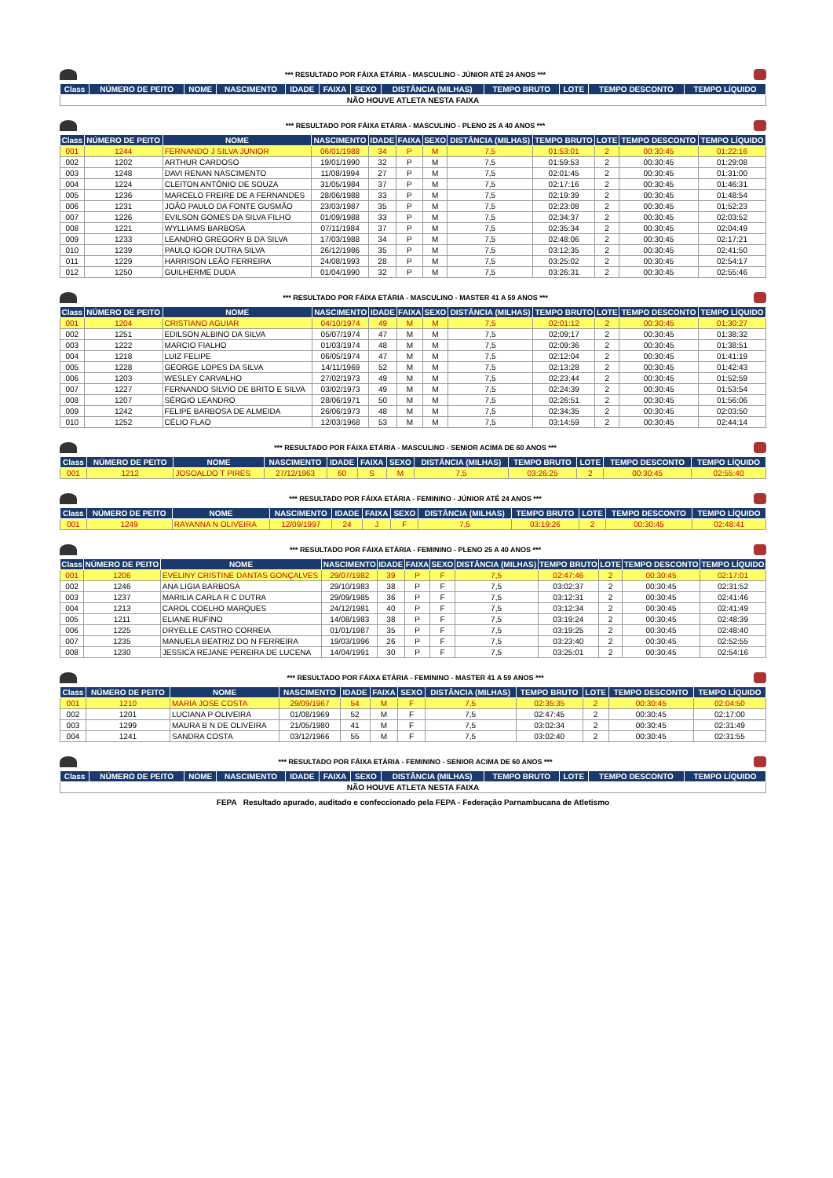*** RESULTADO POR FÁIXA ETÁRIA - MASCULINO - JÚNIOR ATÉ 24 ANOS ***
| Class | NÚMERO DE PEITO | NOME | NASCIMENTO | IDADE | FAIXA | SEXO | DISTÂNCIA (MILHAS) | TEMPO BRUTO | LOTE | TEMPO DESCONTO | TEMPO LÍQUIDO |
| --- | --- | --- | --- | --- | --- | --- | --- | --- | --- | --- | --- |
| NÃO HOUVE ATLETA NESTA FAIXA | | | | | | | | | | | |
*** RESULTADO POR FÁIXA ETÁRIA - MASCULINO - PLENO 25 A 40 ANOS ***
| Class | NÚMERO DE PEITO | NOME | NASCIMENTO | IDADE | FAIXA | SEXO | DISTÂNCIA (MILHAS) | TEMPO BRUTO | LOTE | TEMPO DESCONTO | TEMPO LÍQUIDO |
| --- | --- | --- | --- | --- | --- | --- | --- | --- | --- | --- | --- |
| 001 | 1244 | FERNANDO J SILVA JUNIOR | 06/01/1988 | 34 | P | M | 7,5 | 01:53:01 | 2 | 00:30:45 | 01:22:16 |
| 002 | 1202 | ARTHUR CARDOSO | 19/01/1990 | 32 | P | M | 7,5 | 01:59:53 | 2 | 00:30:45 | 01:29:08 |
| 003 | 1248 | DAVI RENAN NASCIMENTO | 11/08/1994 | 27 | P | M | 7,5 | 02:01:45 | 2 | 00:30:45 | 01:31:00 |
| 004 | 1224 | CLEITON ANTÔNIO DE SOUZA | 31/05/1984 | 37 | P | M | 7,5 | 02:17:16 | 2 | 00:30:45 | 01:46:31 |
| 005 | 1236 | MARCELO FREIRE DE A FERNANDES | 28/06/1988 | 33 | P | M | 7,5 | 02:19:39 | 2 | 00:30:45 | 01:48:54 |
| 006 | 1231 | JOÃO PAULO DA FONTE GUSMÃO | 23/03/1987 | 35 | P | M | 7,5 | 02:23:08 | 2 | 00:30:45 | 01:52:23 |
| 007 | 1226 | EVILSON GOMES DA SILVA FILHO | 01/09/1988 | 33 | P | M | 7,5 | 02:34:37 | 2 | 00:30:45 | 02:03:52 |
| 008 | 1221 | WYLLIAMS BARBOSA | 07/11/1984 | 37 | P | M | 7,5 | 02:35:34 | 2 | 00:30:45 | 02:04:49 |
| 009 | 1233 | LEANDRO GREGORY B DA SILVA | 17/03/1988 | 34 | P | M | 7,5 | 02:48:06 | 2 | 00:30:45 | 02:17:21 |
| 010 | 1239 | PAULO IGOR DUTRA SILVA | 26/12/1986 | 35 | P | M | 7,5 | 03:12:35 | 2 | 00:30:45 | 02:41:50 |
| 011 | 1229 | HARRISON LEÃO FERREIRA | 24/08/1993 | 28 | P | M | 7,5 | 03:25:02 | 2 | 00:30:45 | 02:54:17 |
| 012 | 1250 | GUILHERME DUDA | 01/04/1990 | 32 | P | M | 7,5 | 03:26:31 | 2 | 00:30:45 | 02:55:46 |
*** RESULTADO POR FÁIXA ETÁRIA - MASCULINO - MASTER 41 A 59 ANOS ***
| Class | NÚMERO DE PEITO | NOME | NASCIMENTO | IDADE | FAIXA | SEXO | DISTÂNCIA (MILHAS) | TEMPO BRUTO | LOTE | TEMPO DESCONTO | TEMPO LÍQUIDO |
| --- | --- | --- | --- | --- | --- | --- | --- | --- | --- | --- | --- |
| 001 | 1204 | CRISTIANO AGUIAR | 04/10/1974 | 49 | M | M | 7,5 | 02:01:12 | 2 | 00:30:45 | 01:30:27 |
| 002 | 1251 | EDILSON ALBINO DA SILVA | 05/07/1974 | 47 | M | M | 7,5 | 02:09:17 | 2 | 00:30:45 | 01:38:32 |
| 003 | 1222 | MARCIO FIALHO | 01/03/1974 | 48 | M | M | 7,5 | 02:09:36 | 2 | 00:30:45 | 01:38:51 |
| 004 | 1218 | LUIZ FELIPE | 06/05/1974 | 47 | M | M | 7,5 | 02:12:04 | 2 | 00:30:45 | 01:41:19 |
| 005 | 1228 | GEORGE LOPES DA SILVA | 14/11/1969 | 52 | M | M | 7,5 | 02:13:28 | 2 | 00:30:45 | 01:42:43 |
| 006 | 1203 | WESLEY CARVALHO | 27/02/1973 | 49 | M | M | 7,5 | 02:23:44 | 2 | 00:30:45 | 01:52:59 |
| 007 | 1227 | FERNANDO SILVIO DE BRITO E SILVA | 03/02/1973 | 49 | M | M | 7,5 | 02:24:39 | 2 | 00:30:45 | 01:53:54 |
| 008 | 1207 | SÉRGIO LEANDRO | 28/06/1971 | 50 | M | M | 7,5 | 02:26:51 | 2 | 00:30:45 | 01:56:06 |
| 009 | 1242 | FELIPE BARBOSA DE ALMEIDA | 26/06/1973 | 48 | M | M | 7,5 | 02:34:35 | 2 | 00:30:45 | 02:03:50 |
| 010 | 1252 | CÉLIO FLAO | 12/03/1968 | 53 | M | M | 7,5 | 03:14:59 | 2 | 00:30:45 | 02:44:14 |
*** RESULTADO POR FÁIXA ETÁRIA - MASCULINO - SENIOR ACIMA DE 60 ANOS ***
| Class | NÚMERO DE PEITO | NOME | NASCIMENTO | IDADE | FAIXA | SEXO | DISTÂNCIA (MILHAS) | TEMPO BRUTO | LOTE | TEMPO DESCONTO | TEMPO LÍQUIDO |
| --- | --- | --- | --- | --- | --- | --- | --- | --- | --- | --- | --- |
| 001 | 1212 | JOSOALDO T PIRES | 27/12/1963 | 60 | S | M | 7,5 | 03:26:25 | 2 | 00:30:45 | 02:55:40 |
*** RESULTADO POR FÁIXA ETÁRIA - FEMININO - JÚNIOR ATÉ 24 ANOS ***
| Class | NÚMERO DE PEITO | NOME | NASCIMENTO | IDADE | FAIXA | SEXO | DISTÂNCIA (MILHAS) | TEMPO BRUTO | LOTE | TEMPO DESCONTO | TEMPO LÍQUIDO |
| --- | --- | --- | --- | --- | --- | --- | --- | --- | --- | --- | --- |
| 001 | 1249 | RAYANNA N OLIVEIRA | 12/09/1997 | 24 | J | F | 7,5 | 03:19:26 | 2 | 00:30:45 | 02:48:41 |
*** RESULTADO POR FÁIXA ETÁRIA - FEMININO - PLENO 25 A 40 ANOS ***
| Class | NÚMERO DE PEITO | NOME | NASCIMENTO | IDADE | FAIXA | SEXO | DISTÂNCIA (MILHAS) | TEMPO BRUTO | LOTE | TEMPO DESCONTO | TEMPO LÍQUIDO |
| --- | --- | --- | --- | --- | --- | --- | --- | --- | --- | --- | --- |
| 001 | 1206 | EVELINY CRISTINE DANTAS GONÇALVES | 29/07/1982 | 39 | P | F | 7,5 | 02:47:46 | 2 | 00:30:45 | 02:17:01 |
| 002 | 1246 | ANA LIGIA BARBOSA | 29/10/1983 | 38 | P | F | 7,5 | 03:02:37 | 2 | 00:30:45 | 02:31:52 |
| 003 | 1237 | MARILIA CARLA R C DUTRA | 29/09/1985 | 36 | P | F | 7,5 | 03:12:31 | 2 | 00:30:45 | 02:41:46 |
| 004 | 1213 | CAROL COELHO MARQUES | 24/12/1981 | 40 | P | F | 7,5 | 03:12:34 | 2 | 00:30:45 | 02:41:49 |
| 005 | 1211 | ELIANE RUFINO | 14/08/1983 | 38 | P | F | 7,5 | 03:19:24 | 2 | 00:30:45 | 02:48:39 |
| 006 | 1225 | DRYELLE CASTRO CORREIA | 01/01/1987 | 35 | P | F | 7,5 | 03:19:25 | 2 | 00:30:45 | 02:48:40 |
| 007 | 1235 | MANUELA BEATRIZ DO N FERREIRA | 19/03/1996 | 26 | P | F | 7,5 | 03:23:40 | 2 | 00:30:45 | 02:52:55 |
| 008 | 1230 | JESSICA REJANE PEREIRA DE LUCENA | 14/04/1991 | 30 | P | F | 7,5 | 03:25:01 | 2 | 00:30:45 | 02:54:16 |
*** RESULTADO POR FÁIXA ETÁRIA - FEMININO - MASTER 41 A 59 ANOS ***
| Class | NÚMERO DE PEITO | NOME | NASCIMENTO | IDADE | FAIXA | SEXO | DISTÂNCIA (MILHAS) | TEMPO BRUTO | LOTE | TEMPO DESCONTO | TEMPO LÍQUIDO |
| --- | --- | --- | --- | --- | --- | --- | --- | --- | --- | --- | --- |
| 001 | 1210 | MARIA JOSE COSTA | 29/09/1967 | 54 | M | F | 7,5 | 02:35:35 | 2 | 00:30:45 | 02:04:50 |
| 002 | 1201 | LUCIANA P OLIVEIRA | 01/08/1969 | 52 | M | F | 7,5 | 02:47:45 | 2 | 00:30:45 | 02:17:00 |
| 003 | 1299 | MAURA B N DE OLIVEIRA | 21/05/1980 | 41 | M | F | 7,5 | 03:02:34 | 2 | 00:30:45 | 02:31:49 |
| 004 | 1241 | SANDRA COSTA | 03/12/1966 | 55 | M | F | 7,5 | 03:02:40 | 2 | 00:30:45 | 02:31:55 |
*** RESULTADO POR FÁIXA ETÁRIA - FEMININO - SENIOR ACIMA DE 60 ANOS ***
| Class | NÚMERO DE PEITO | NOME | NASCIMENTO | IDADE | FAIXA | SEXO | DISTÂNCIA (MILHAS) | TEMPO BRUTO | LOTE | TEMPO DESCONTO | TEMPO LÍQUIDO |
| --- | --- | --- | --- | --- | --- | --- | --- | --- | --- | --- | --- |
| NÃO HOUVE ATLETA NESTA FAIXA | | | | | | | | | | | |
FEPA Resultado apurado, auditado e confeccionado pela FEPA - Federação Parnambucana de Atletismo